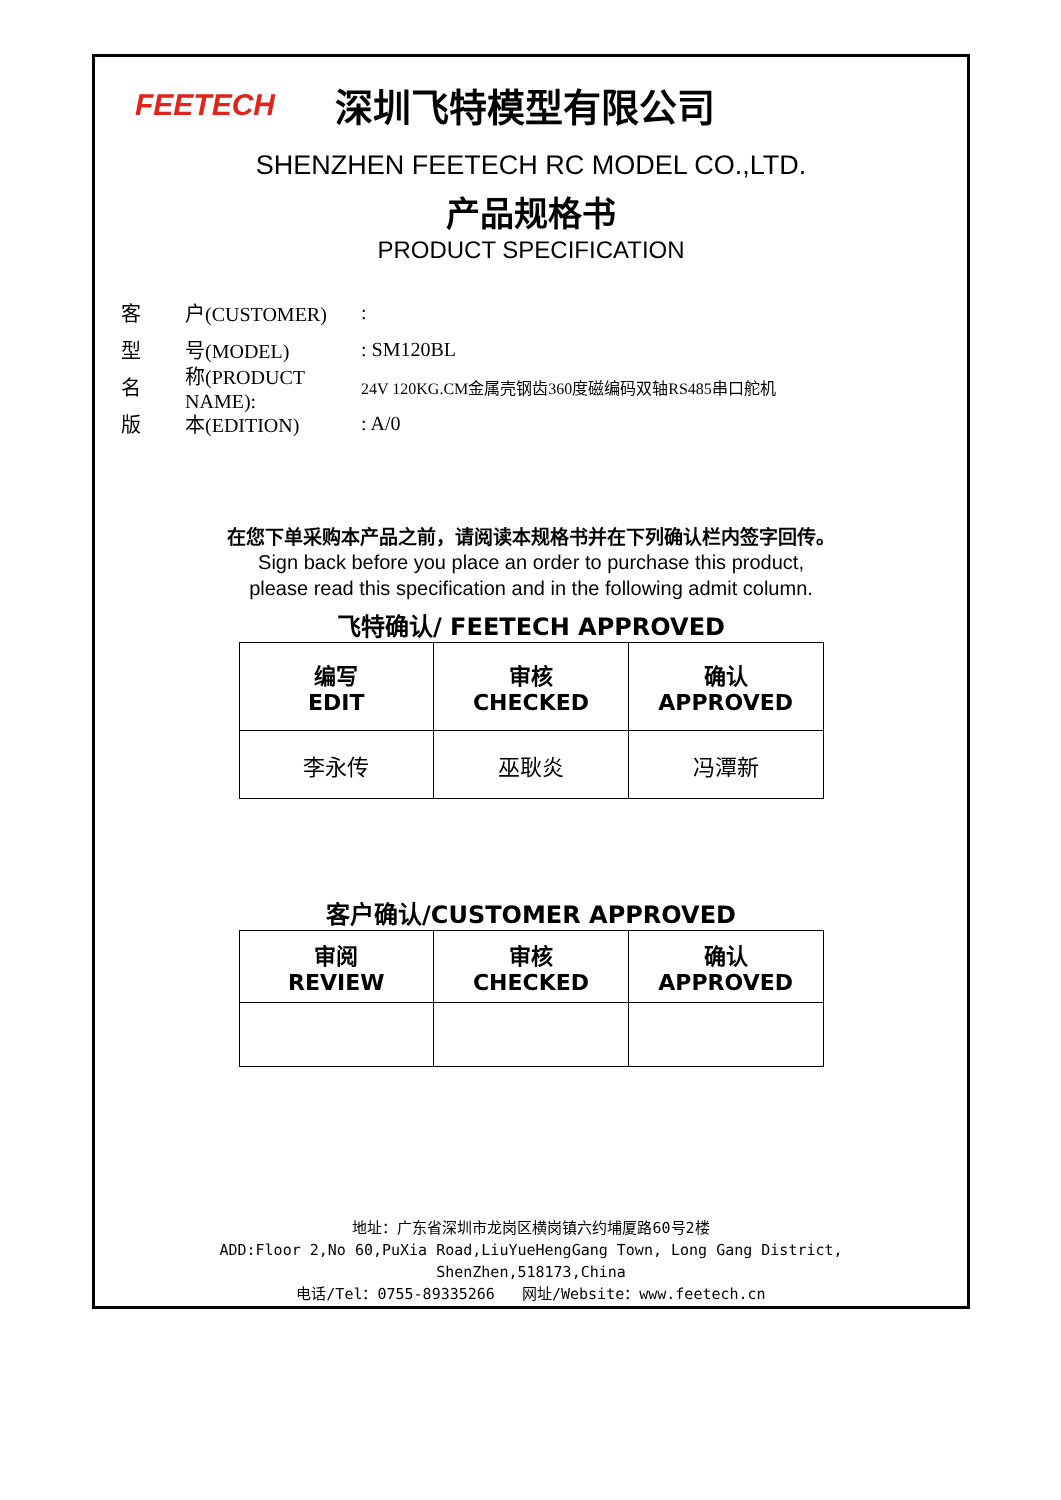FEETECH
深圳飞特模型有限公司
SHENZHEN FEETECH RC MODEL CO.,LTD.
产品规格书
PRODUCT SPECIFICATION
客 户(CUSTOMER):
型 号(MODEL): SM120BL
名 称(PRODUCT NAME): 24V 120KG.CM金属壳钢齿360度磁编码双轴RS485串口舵机
版 本(EDITION): A/0
在您下单采购本产品之前，请阅读本规格书并在下列确认栏内签字回传。
Sign back before you place an order to purchase this product,
please read this specification and in the following admit column.
飞特确认/ FEETECH APPROVED
| 编写 EDIT | 审核 CHECKED | 确认 APPROVED |
| 李永传 | 巫耿炎 | 冯潭新 |
客户确认/CUSTOMER APPROVED
| 审阅 REVIEW | 审核 CHECKED | 确认 APPROVED |
地址：广东省深圳市龙岗区横岗镇六约埔厦路60号2楼
ADD:Floor 2,No 60,PuXia Road,LiuYueHengGang Town, Long Gang District,
ShenZhen,518173,China
电话/Tel：0755-89335266 网址/Website：www.feetech.cn